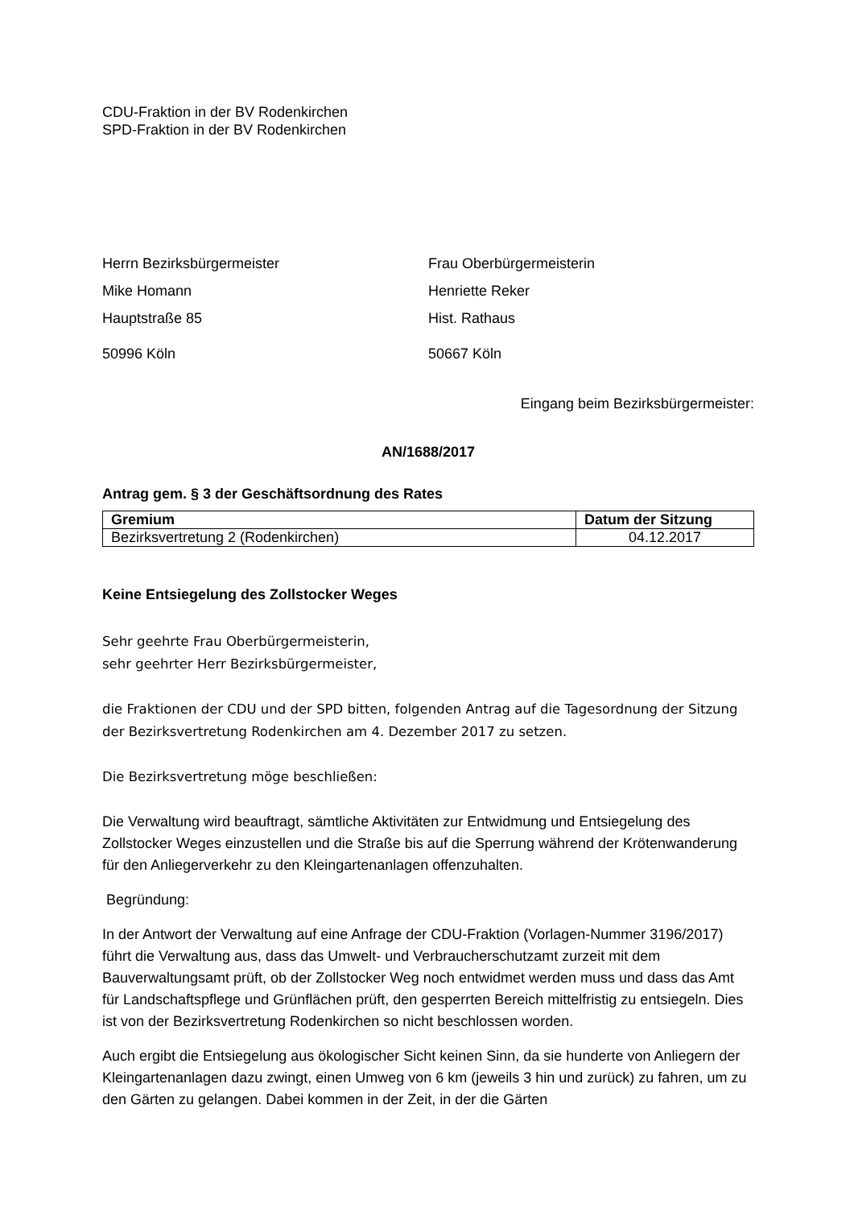CDU-Fraktion in der BV Rodenkirchen
SPD-Fraktion in der BV Rodenkirchen
Herrn Bezirksbürgermeister
Mike Homann
Hauptstraße 85
50996 Köln
Frau Oberbürgermeisterin
Henriette Reker
Hist. Rathaus
50667 Köln
Eingang beim Bezirksbürgermeister:
AN/1688/2017
Antrag gem. § 3 der Geschäftsordnung des Rates
| Gremium | Datum der Sitzung |
| --- | --- |
| Bezirksvertretung 2 (Rodenkirchen) | 04.12.2017 |
Keine Entsiegelung des Zollstocker Weges
Sehr geehrte Frau Oberbürgermeisterin,
sehr geehrter Herr Bezirksbürgermeister,
die Fraktionen der CDU und der SPD bitten, folgenden Antrag auf die Tagesordnung der Sitzung der Bezirksvertretung Rodenkirchen am 4. Dezember 2017 zu setzen.
Die Bezirksvertretung möge beschließen:
Die Verwaltung wird beauftragt, sämtliche Aktivitäten zur Entwidmung und Entsiegelung des Zollstocker Weges einzustellen und die Straße bis auf die Sperrung während der Krötenwanderung für den Anliegerverkehr zu den Kleingartenanlagen offenzuhalten.
Begründung:
In der Antwort der Verwaltung auf eine Anfrage der CDU-Fraktion (Vorlagen-Nummer 3196/2017) führt die Verwaltung aus, dass das Umwelt- und Verbraucherschutzamt zurzeit mit dem Bauverwaltungsamt prüft, ob der Zollstocker Weg noch entwidmet werden muss und dass das Amt für Landschaftspflege und Grünflächen prüft, den gesperrten Bereich mittelfristig zu entsiegeln. Dies ist von der Bezirksvertretung Rodenkirchen so nicht beschlossen worden.
Auch ergibt die Entsiegelung aus ökologischer Sicht keinen Sinn, da sie hunderte von Anliegern der Kleingartenanlagen dazu zwingt, einen Umweg von 6 km (jeweils 3 hin und zurück) zu fahren, um zu den Gärten zu gelangen. Dabei kommen in der Zeit, in der die Gärten